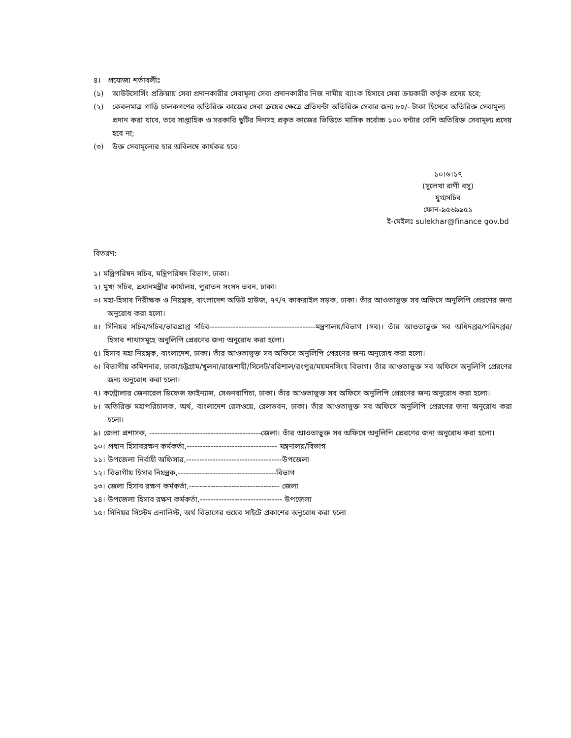৪। প্রযোজ্য শর্তাবলীঃ
(১) আউটসোর্সিং প্রক্রিয়ায় সেবা প্রদানকারীর সেবামূল্য সেবা প্রদানকারীর নিজ নামীয় ব্যাংক হিসাবে সেবা ক্রয়কারী কর্তৃক প্রদেয় হবে;
(২) কেবলমাত্র গাড়ি চালকগণের অতিরিক্ত কাজের সেবা ক্রয়ের ক্ষেত্রে প্রতিঘন্টা অতিরিক্ত সেবার জন্য ৮০/- টাকা হিসেবে অতিরিক্ত সেবামূল্য প্রদান করা যাবে, তবে সাপ্তাহিক ও সরকারি ছুটির দিনসহ প্রকৃত কাজের ভিত্তিতে মাসিক সর্বোচ্চ ১০০ ঘন্টার বেশি অতিরিক্ত সেবামূল্য প্রদেয় হবে না;
(৩) উক্ত সেবামূল্যের হার অবিলম্বে কার্যকর হবে।
১০।৬।১৭
(সুলেখা রাণী বসু)
যুগ্মসচিব
ফোন-৯৫৬৯৯৫১
ই-মেইলঃ sulekhar@finance gov.bd
বিতরণ:
১। মন্ত্রিপরিষদ সচিব, মন্ত্রিপরিষদ বিভাগ, ঢাকা।
২। মুখ্য সচিব, প্রধানমন্ত্রীর কার্যালয়, পুরাতন সংসদ ভবন, ঢাকা।
৩। মহা-হিসাব নিরীক্ষক ও নিয়ন্ত্রক, বাংলাদেশ অডিট হাউজ, ৭৭/৭ কাকরাইল সড়ক, ঢাকা। তাঁর আওতাভুক্ত সব অফিসে অনুলিপি প্রেরণের জন্য অনুরোধ করা হলো।
৪। সিনিয়র সচিব/সচিব/ভারপ্রাপ্ত সচিব----------------------------------------মন্ত্রণালয়/বিভাগ (সব)। তাঁর আওতাভুক্ত সব অধিদপ্তর/পরিদপ্তর/হিসাব শাখাসমূহে অনুলিপি প্রেরণের জন্য অনুরোধ করা হলো।
৫। হিসাব মহা নিয়ন্ত্রক, বাংলাদেশ, ঢাকা। তাঁর আওতাভুক্ত সব অফিসে অনুলিপি প্রেরণের জন্য অনুরোধ করা হলো।
৬। বিভাগীয় কমিশনার, ঢাকা/চট্টগ্রাম/খুলনা/রাজশাহী/সিলেট/বরিশাল/রংপুর/ময়মনসিংহ বিভাগ। তাঁর আওতাভুক্ত সব অফিসে অনুলিপি প্রেরণের জন্য অনুরোধ করা হলো।
৭। কন্ট্রোলার জেনারেল ডিফেন্স ফাইন্যান্স, সেগুনবাগিচা, ঢাকা। তাঁর আওতাভুক্ত সব অফিসে অনুলিপি প্রেরণের জন্য অনুরোধ করা হলো।
৮। অতিরিক্ত মহাপরিচালক, অর্থ, বাংলাদেশ রেলওয়ে, রেলভবন, ঢাকা। তাঁর আওতাভুক্ত সব অফিসে অনুলিপি প্রেরণের জন্য অনুরোধ করা হলো।
৯। জেলা প্রশাসক, ------------------------------------------জেলা। তাঁর আওতাভুক্ত সব অফিসে অনুলিপি প্রেরণের জন্য অনুরোধ করা হলো।
১০। প্রধান হিসাবরক্ষণ কর্মকর্তা,---------------------------------- মন্ত্রণালয়/বিভাগ
১১। উপজেলা নির্বাহী অফিসার,------------------------------------উপজেলা
১২। বিভাগীয় হিসাব নিয়ন্ত্রক,-------------------------------------বিভাগ
১৩। জেলা হিসাব রক্ষণ কর্মকর্তা,---------------------------------- জেলা
১৪। উপজেলা হিসাব রক্ষণ কর্মকর্তা,------------------------------- উপজেলা
১৫। সিনিয়র সিস্টেম এনালিস্ট, অর্থ বিভাগের ওয়েব সাইটে প্রকাশের অনুরোধ করা হলো